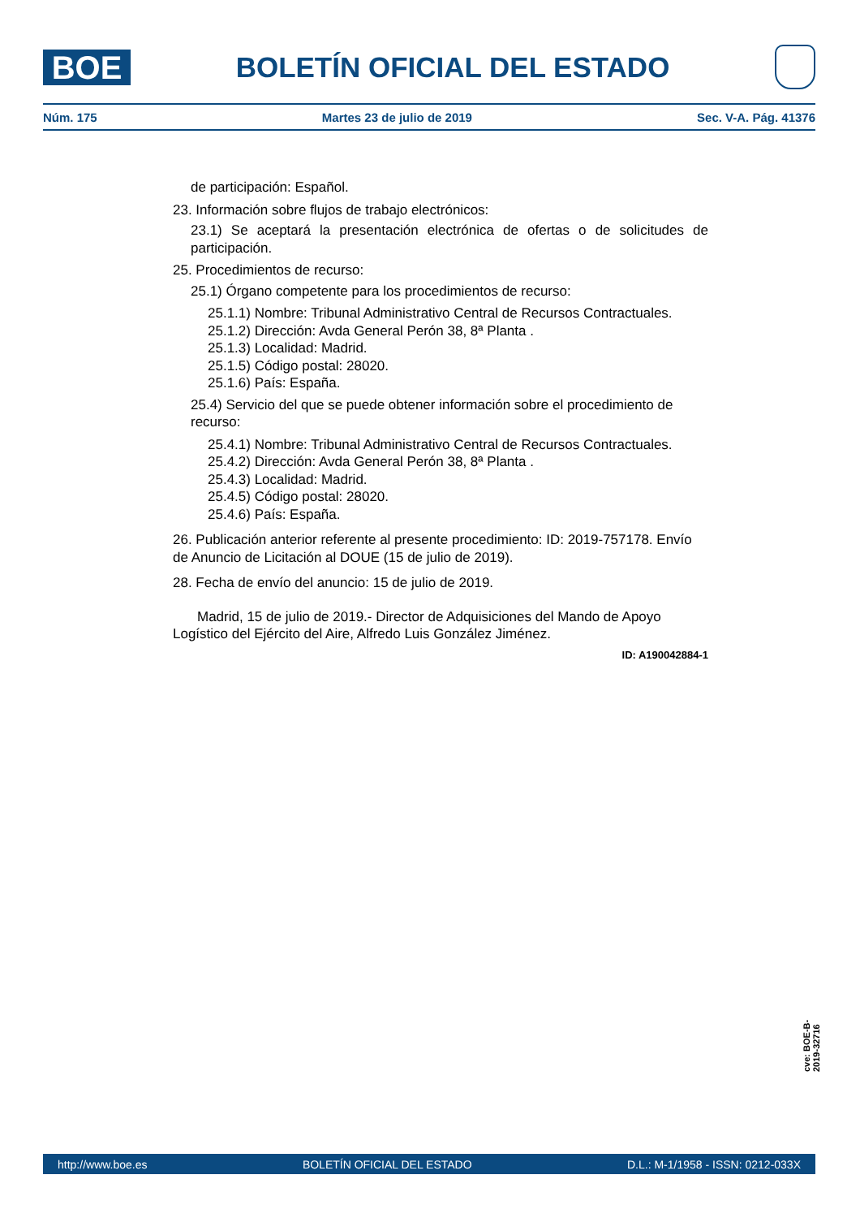BOE
BOLETÍN OFICIAL DEL ESTADO
Núm. 175 Martes 23 de julio de 2019 Sec. V-A. Pág. 41376
de participación: Español.
23. Información sobre flujos de trabajo electrónicos:
23.1) Se aceptará la presentación electrónica de ofertas o de solicitudes de participación.
25. Procedimientos de recurso:
25.1) Órgano competente para los procedimientos de recurso:
25.1.1) Nombre: Tribunal Administrativo Central de Recursos Contractuales.
25.1.2) Dirección: Avda General Perón 38, 8ª Planta .
25.1.3) Localidad: Madrid.
25.1.5) Código postal: 28020.
25.1.6) País: España.
25.4) Servicio del que se puede obtener información sobre el procedimiento de recurso:
25.4.1) Nombre: Tribunal Administrativo Central de Recursos Contractuales.
25.4.2) Dirección: Avda General Perón 38, 8ª Planta .
25.4.3) Localidad: Madrid.
25.4.5) Código postal: 28020.
25.4.6) País: España.
26. Publicación anterior referente al presente procedimiento: ID: 2019-757178. Envío de Anuncio de Licitación al DOUE (15 de julio de 2019).
28. Fecha de envío del anuncio: 15 de julio de 2019.
Madrid, 15 de julio de 2019.- Director de Adquisiciones del Mando de Apoyo Logístico del Ejército del Aire, Alfredo Luis González Jiménez.
ID: A190042884-1
cve: BOE-B-2019-32716
http://www.boe.es BOLETÍN OFICIAL DEL ESTADO D.L.: M-1/1958 - ISSN: 0212-033X